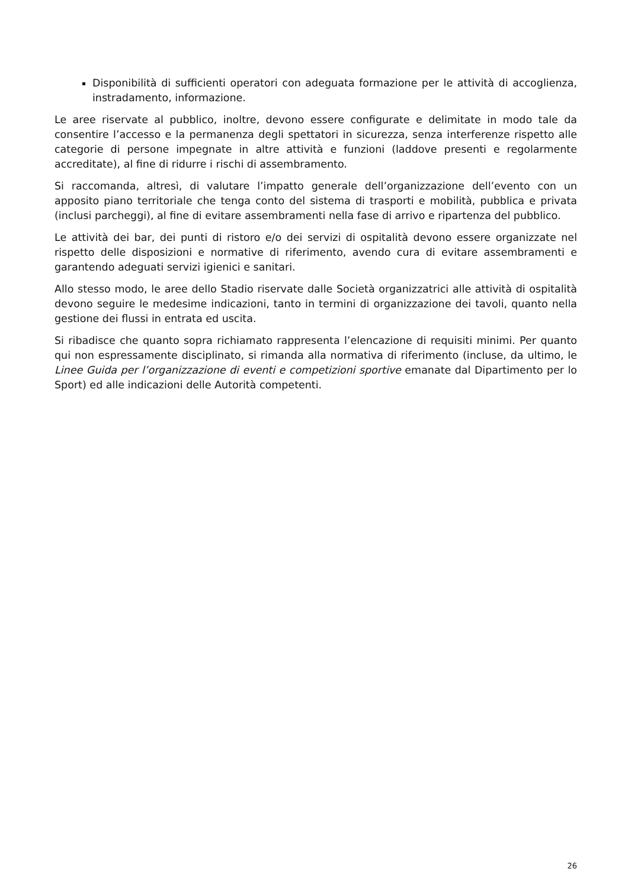Disponibilità di sufficienti operatori con adeguata formazione per le attività di accoglienza, instradamento, informazione.
Le aree riservate al pubblico, inoltre, devono essere configurate e delimitate in modo tale da consentire l’accesso e la permanenza degli spettatori in sicurezza, senza interferenze rispetto alle categorie di persone impegnate in altre attività e funzioni (laddove presenti e regolarmente accreditate), al fine di ridurre i rischi di assembramento.
Si raccomanda, altresì, di valutare l’impatto generale dell’organizzazione dell’evento con un apposito piano territoriale che tenga conto del sistema di trasporti e mobilità, pubblica e privata (inclusi parcheggi), al fine di evitare assembramenti nella fase di arrivo e ripartenza del pubblico.
Le attività dei bar, dei punti di ristoro e/o dei servizi di ospitalità devono essere organizzate nel rispetto delle disposizioni e normative di riferimento, avendo cura di evitare assembramenti e garantendo adeguati servizi igienici e sanitari.
Allo stesso modo, le aree dello Stadio riservate dalle Società organizzatrici alle attività di ospitalità devono seguire le medesime indicazioni, tanto in termini di organizzazione dei tavoli, quanto nella gestione dei flussi in entrata ed uscita.
Si ribadisce che quanto sopra richiamato rappresenta l’elencazione di requisiti minimi. Per quanto qui non espressamente disciplinato, si rimanda alla normativa di riferimento (incluse, da ultimo, le Linee Guida per l’organizzazione di eventi e competizioni sportive emanate dal Dipartimento per lo Sport) ed alle indicazioni delle Autorità competenti.
26